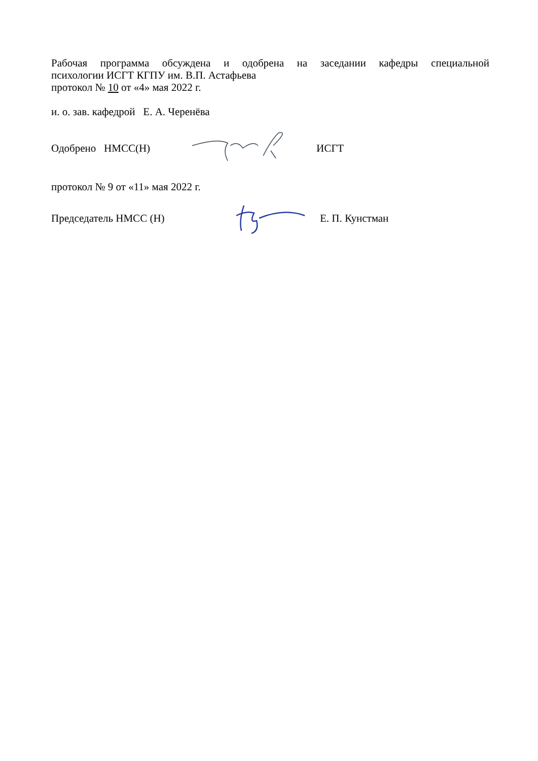Рабочая программа обсуждена и одобрена на заседании кафедры специальной
психологии ИСГТ КГПУ им. В.П. Астафьева
протокол № 10 от «4» мая 2022 г.
и. о. зав. кафедрой Е. А. Черенёва
Одобрено НМСС(Н) ИСГТ
протокол № 9 от «11» мая 2022 г.
Председатель НМСС (Н) Е. П. Кунстман